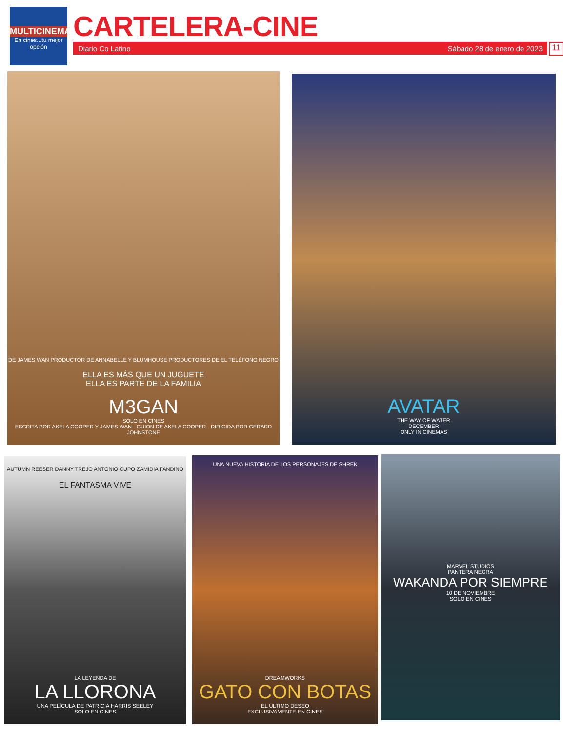MULTICINEMA
En cines...tu mejor opción
CARTELERA-CINE
Diario Co Latino Sábado 28 de enero de 2023 11
DE JAMES WAN PRODUCTOR DE ANNABELLE Y BLUMHOUSE PRODUCTORES DE EL TELÉFONO NEGRO
ELLA ES MÁS QUE UN JUGUETE
ELLA ES PARTE DE LA FAMILIA
M3GAN
SÓLO EN CINES
ESCRITA POR AKELA COOPER Y JAMES WAN · GUION DE AKELA COOPER · DIRIGIDA POR GERARD JOHNSTONE
AVATAR
THE WAY OF WATER
DECEMBER
ONLY IN CINEMAS
AUTUMN REESER DANNY TREJO ANTONIO CUPO ZAMIDIA FANDINO
EL FANTASMA VIVE
LA LEYENDA DE
LA LLORONA
UNA PELÍCULA DE PATRICIA HARRIS SEELEY
SOLO EN CINES
UNA NUEVA HISTORIA DE LOS PERSONAJES DE SHREK
DREAMWORKS
GATO CON BOTAS
EL ÚLTIMO DESEO
EXCLUSIVAMENTE EN CINES
MARVEL STUDIOS
PANTERA NEGRA
WAKANDA POR SIEMPRE
10 DE NOVIEMBRE
SOLO EN CINES